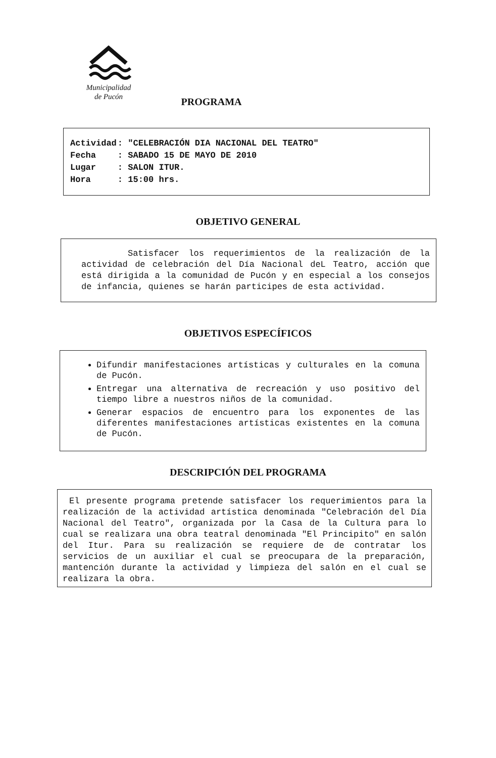Municipalidad
de Pucón
PROGRAMA
| Actividad | : "CELEBRACIÓN DIA NACIONAL DEL TEATRO" |
| Fecha | : SABADO 15 DE MAYO DE 2010 |
| Lugar | : SALON ITUR. |
| Hora | : 15:00 hrs. |
OBJETIVO GENERAL
Satisfacer los requerimientos de la realización de la actividad de celebración del Día Nacional deL Teatro, acción que está dirigida a la comunidad de Pucón y en especial a los consejos de infancia, quienes se harán participes de esta actividad.
OBJETIVOS ESPECÍFICOS
Difundir manifestaciones artísticas y culturales en la comuna de Pucón.
Entregar una alternativa de recreación y uso positivo del tiempo libre a nuestros niños de la comunidad.
Generar espacios de encuentro para los exponentes de las diferentes manifestaciones artísticas existentes en la comuna de Pucón.
DESCRIPCIÓN DEL PROGRAMA
El presente programa pretende satisfacer los requerimientos para la realización de la actividad artística denominada "Celebración del Día Nacional del Teatro", organizada por la Casa de la Cultura para lo cual se realizara una obra teatral denominada "El Principito" en salón del Itur. Para su realización se requiere de de contratar los servicios de un auxiliar el cual se preocupara de la preparación, mantención durante la actividad y limpieza del salón en el cual se realizara la obra.